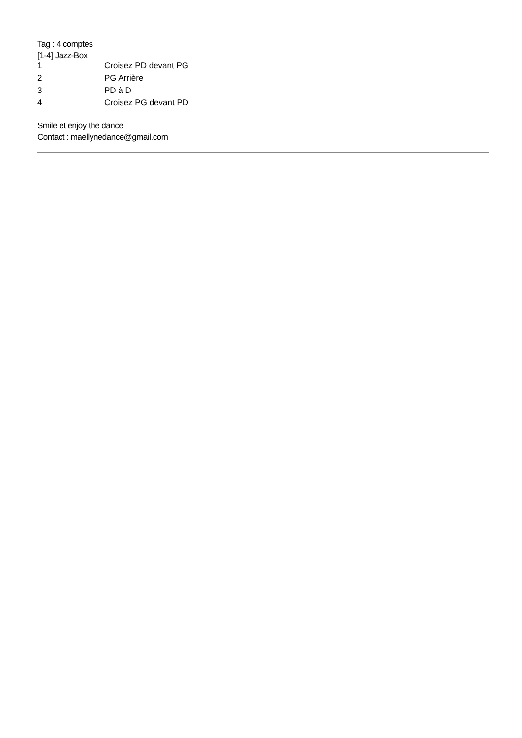Tag : 4 comptes
[1-4] Jazz-Box
| 1 | Croisez PD devant PG |
| 2 | PG Arrière |
| 3 | PD à D |
| 4 | Croisez PG devant PD |
Smile et enjoy the dance
Contact : maellynedance@gmail.com